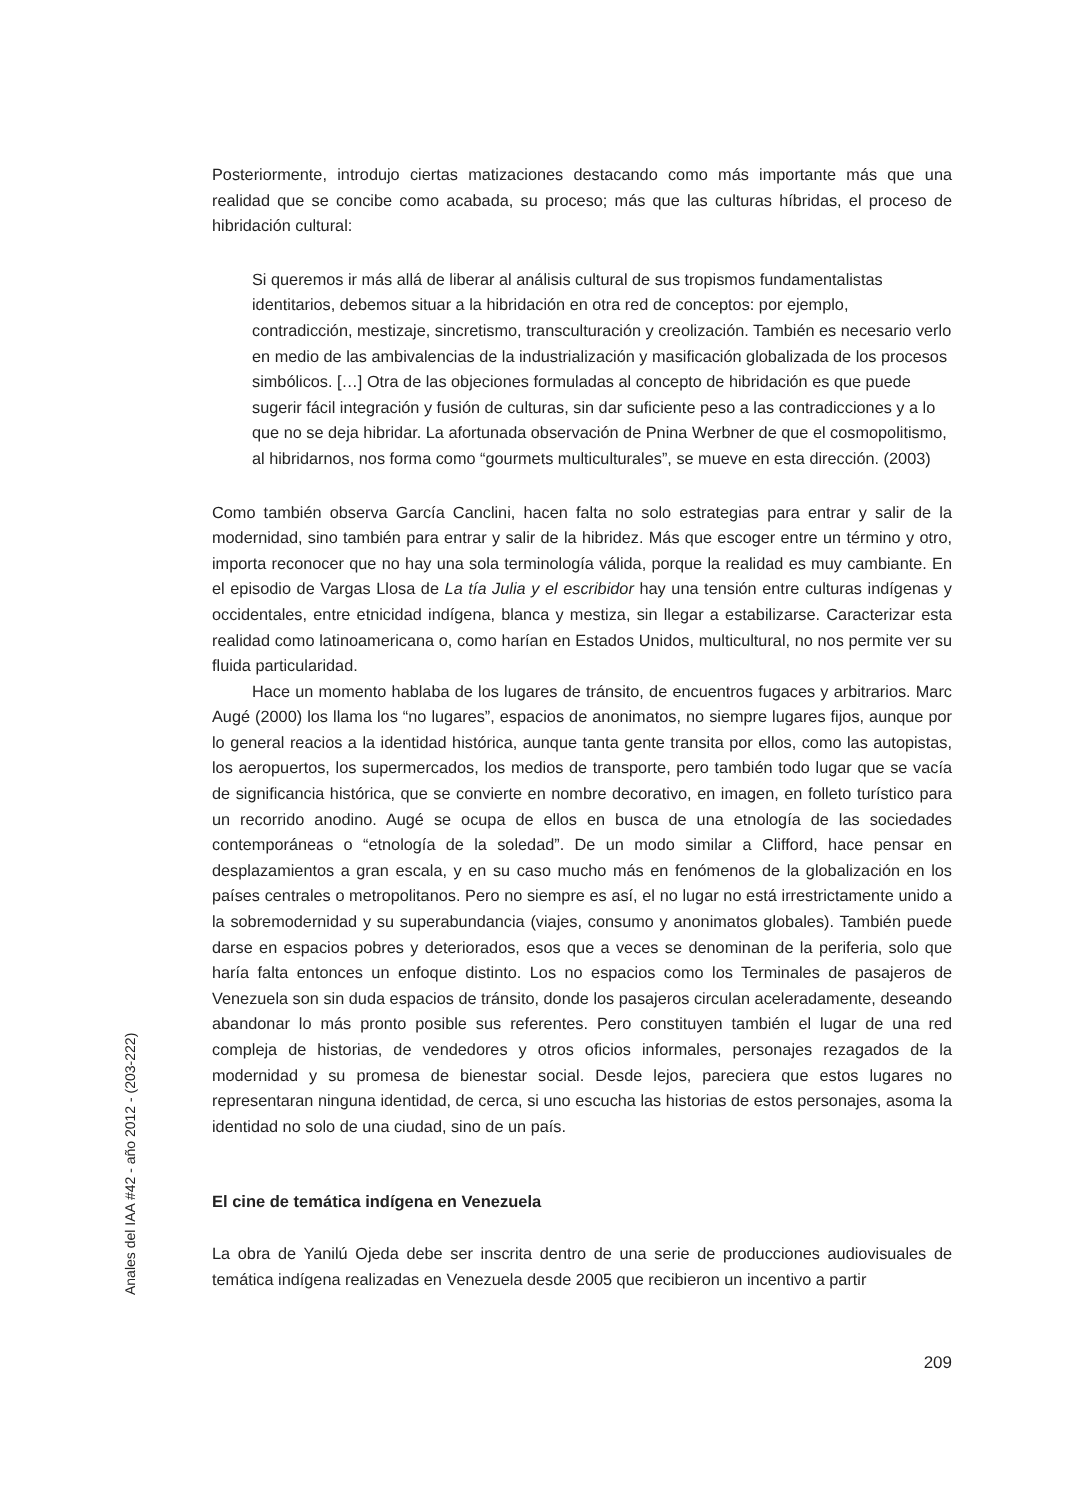Posteriormente, introdujo ciertas matizaciones destacando como más importante más que una realidad que se concibe como acabada, su proceso; más que las culturas híbridas, el proceso de hibridación cultural:
Si queremos ir más allá de liberar al análisis cultural de sus tropismos fundamentalistas identitarios, debemos situar a la hibridación en otra red de conceptos: por ejemplo, contradicción, mestizaje, sincretismo, transculturación y creolización. También es necesario verlo en medio de las ambivalencias de la industrialización y masificación globalizada de los procesos simbólicos. […] Otra de las objeciones formuladas al concepto de hibridación es que puede sugerir fácil integración y fusión de culturas, sin dar suficiente peso a las contradicciones y a lo que no se deja hibridar. La afortunada observación de Pnina Werbner de que el cosmopolitismo, al hibridarnos, nos forma como “gourmets multiculturales”, se mueve en esta dirección. (2003)
Como también observa García Canclini, hacen falta no solo estrategias para entrar y salir de la modernidad, sino también para entrar y salir de la hibridez. Más que escoger entre un término y otro, importa reconocer que no hay una sola terminología válida, porque la realidad es muy cambiante. En el episodio de Vargas Llosa de La tía Julia y el escribidor hay una tensión entre culturas indígenas y occidentales, entre etnicidad indígena, blanca y mestiza, sin llegar a estabilizarse. Caracterizar esta realidad como latinoamericana o, como harían en Estados Unidos, multicultural, no nos permite ver su fluida particularidad.
Hace un momento hablaba de los lugares de tránsito, de encuentros fugaces y arbitrarios. Marc Augé (2000) los llama los “no lugares”, espacios de anonimatos, no siempre lugares fijos, aunque por lo general reacios a la identidad histórica, aunque tanta gente transita por ellos, como las autopistas, los aeropuertos, los supermercados, los medios de transporte, pero también todo lugar que se vacía de significancia histórica, que se convierte en nombre decorativo, en imagen, en folleto turístico para un recorrido anodino. Augé se ocupa de ellos en busca de una etnología de las sociedades contemporáneas o “etnología de la soledad”. De un modo similar a Clifford, hace pensar en desplazamientos a gran escala, y en su caso mucho más en fenómenos de la globalización en los países centrales o metropolitanos. Pero no siempre es así, el no lugar no está irrestrictamente unido a la sobremodernidad y su superabundancia (viajes, consumo y anonimatos globales). También puede darse en espacios pobres y deteriorados, esos que a veces se denominan de la periferia, solo que haría falta entonces un enfoque distinto. Los no espacios como los Terminales de pasajeros de Venezuela son sin duda espacios de tránsito, donde los pasajeros circulan aceleradamente, deseando abandonar lo más pronto posible sus referentes. Pero constituyen también el lugar de una red compleja de historias, de vendedores y otros oficios informales, personajes rezagados de la modernidad y su promesa de bienestar social. Desde lejos, pareciera que estos lugares no representaran ninguna identidad, de cerca, si uno escucha las historias de estos personajes, asoma la identidad no solo de una ciudad, sino de un país.
El cine de temática indígena en Venezuela
La obra de Yanilú Ojeda debe ser inscrita dentro de una serie de producciones audiovisuales de temática indígena realizadas en Venezuela desde 2005 que recibieron un incentivo a partir
Anales del IAA #42 - año 2012 - (203-222)
209